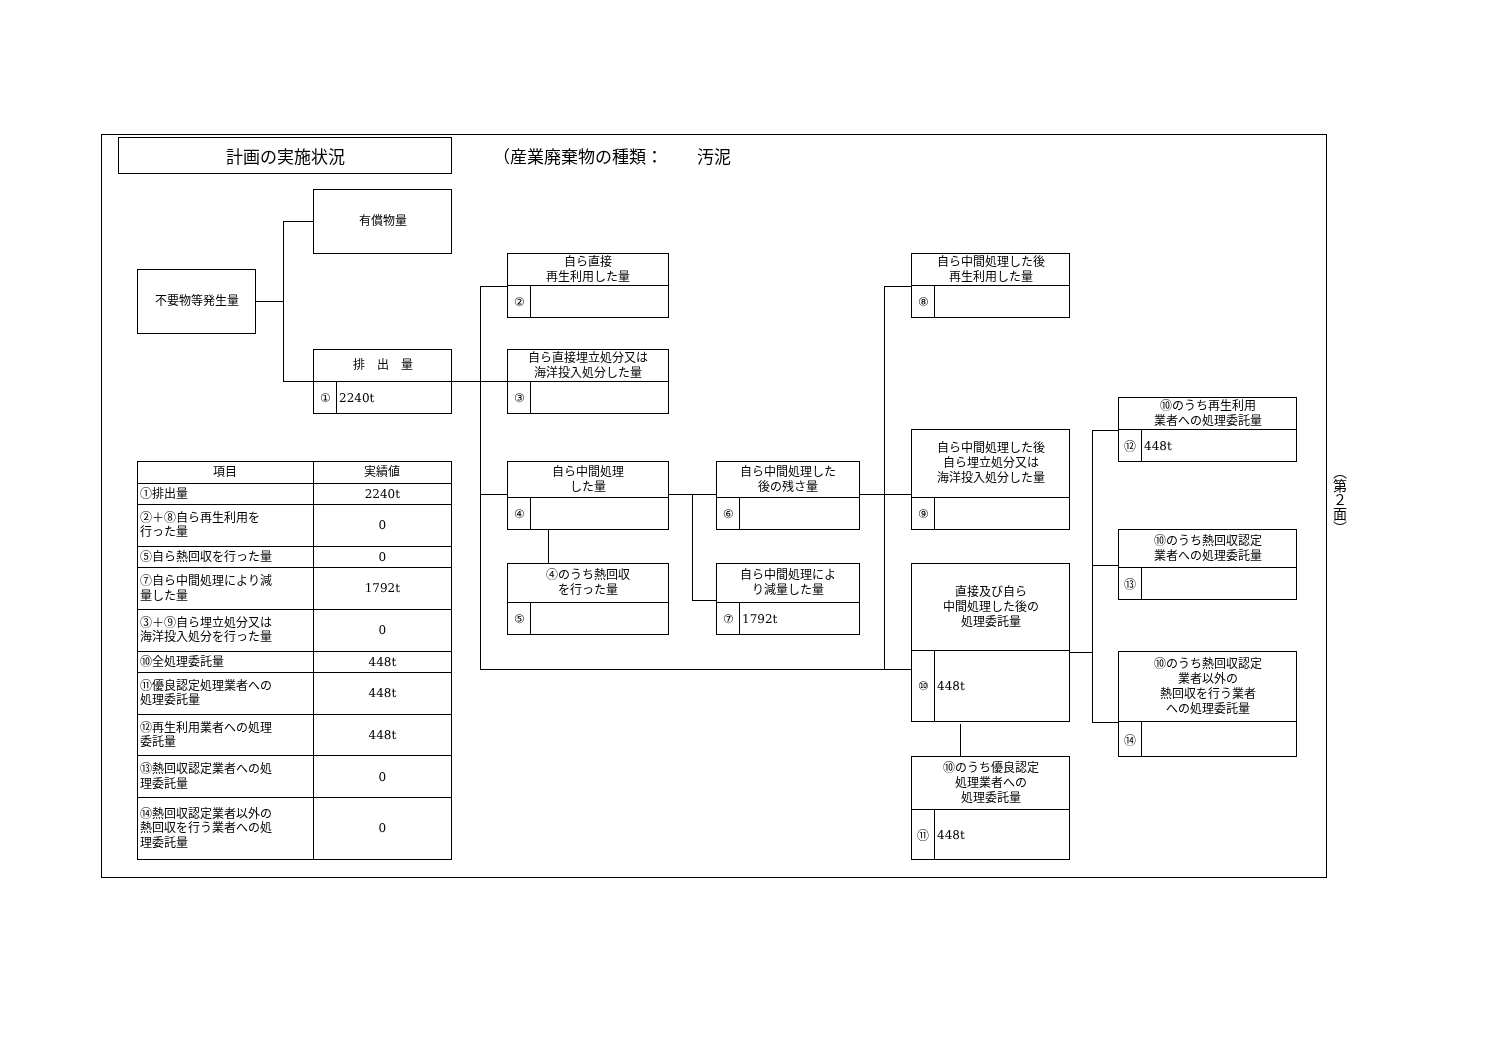計画の実施状況
（産業廃棄物の種類：　　汚泥
有償物量
不要物等発生量
排　出　量
① 2240t
自ら直接
再生利用した量
②
自ら直接埋立処分又は
海洋投入処分した量
③
自ら中間処理
した量
④
④のうち熱回収
を行った量
⑤
自ら中間処理した
後の残さ量
⑥
自ら中間処理によ
り減量した量
⑦ 1792t
自ら中間処理した後
再生利用した量
⑧
自ら中間処理した後
自ら埋立処分又は
海洋投入処分した量
⑨
直接及び自ら
中間処理した後の
処理委託量
⑩ 448t
⑩のうち優良認定
処理業者への
処理委託量
⑪ 448t
⑩のうち再生利用
業者への処理委託量
⑫ 448t
⑩のうち熱回収認定
業者への処理委託量
⑬
⑩のうち熱回収認定
業者以外の
熱回収を行う業者
への処理委託量
⑭
| 項目 | 実績値 |
| --- | --- |
| ①排出量 | 2240t |
| ②＋⑧自ら再生利用を 行った量 | 0 |
| ⑤自ら熱回収を行った量 | 0 |
| ⑦自ら中間処理により減 量した量 | 1792t |
| ③＋⑨自ら埋立処分又は 海洋投入処分を行った量 | 0 |
| ⑩全処理委託量 | 448t |
| ⑪優良認定処理業者への 処理委託量 | 448t |
| ⑫再生利用業者への処理 委託量 | 448t |
| ⑬熱回収認定業者への処 理委託量 | 0 |
| ⑭熱回収認定業者以外の 熱回収を行う業者への処 理委託量 | 0 |
（第２面）